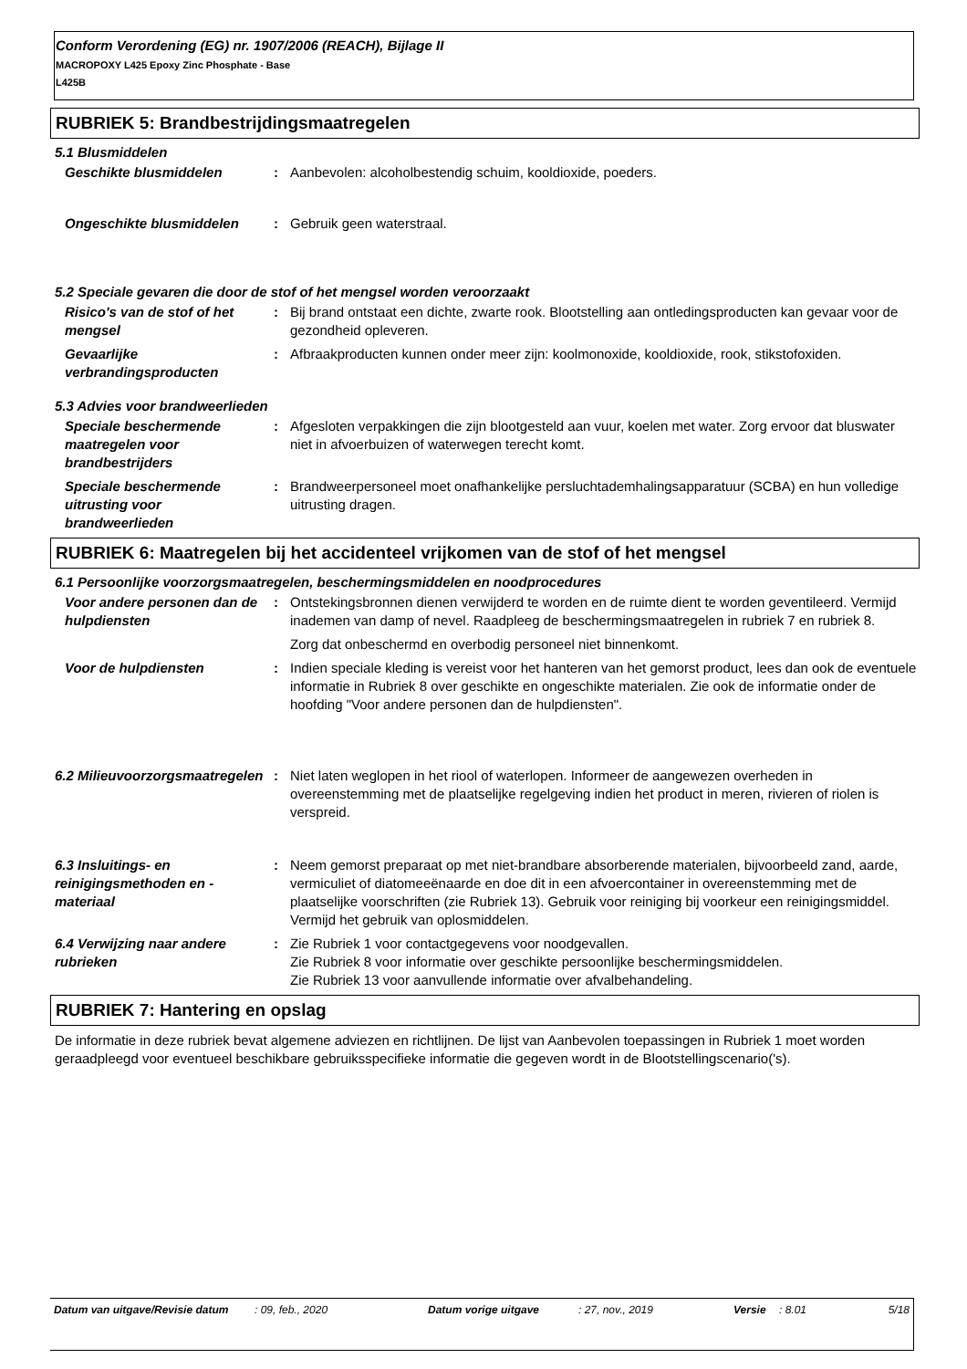Conform Verordening (EG) nr. 1907/2006 (REACH), Bijlage II
MACROPOXY L425 Epoxy Zinc Phosphate - Base
L425B
RUBRIEK 5: Brandbestrijdingsmaatregelen
5.1 Blusmiddelen
Geschikte blusmiddelen : Aanbevolen: alcoholbestendig schuim, kooldioxide, poeders.
Ongeschikte blusmiddelen : Gebruik geen waterstraal.
5.2 Speciale gevaren die door de stof of het mengsel worden veroorzaakt
Risico's van de stof of het mengsel
: Bij brand ontstaat een dichte, zwarte rook. Blootstelling aan ontledingsproducten kan gevaar voor de gezondheid opleveren.
Gevaarlijke verbrandingsproducten
: Afbraakproducten kunnen onder meer zijn: koolmonoxide, kooldioxide, rook, stikstofoxiden.
5.3 Advies voor brandweerlieden
Speciale beschermende maatregelen voor brandbestrijders
: Afgesloten verpakkingen die zijn blootgesteld aan vuur, koelen met water. Zorg ervoor dat bluswater niet in afvoerbuizen of waterwegen terecht komt.
Speciale beschermende uitrusting voor brandweerlieden
: Brandweerpersoneel moet onafhankelijke persluchtademhalingsapparatuur (SCBA) en hun volledige uitrusting dragen.
RUBRIEK 6: Maatregelen bij het accidenteel vrijkomen van de stof of het mengsel
6.1 Persoonlijke voorzorgsmaatregelen, beschermingsmiddelen en noodprocedures
Voor andere personen dan de hulpdiensten
: Ontstekingsbronnen dienen verwijderd te worden en de ruimte dient te worden geventileerd. Vermijd inademen van damp of nevel. Raadpleeg de beschermingsmaatregelen in rubriek 7 en rubriek 8.
Zorg dat onbeschermd en overbodig personeel niet binnenkomt.
Voor de hulpdiensten : Indien speciale kleding is vereist voor het hanteren van het gemorst product, lees dan ook de eventuele informatie in Rubriek 8 over geschikte en ongeschikte materialen. Zie ook de informatie onder de hoofding "Voor andere personen dan de hulpdiensten".
6.2 Milieuvoorzorgsmaatregelen
: Niet laten weglopen in het riool of waterlopen. Informeer de aangewezen overheden in overeenstemming met de plaatselijke regelgeving indien het product in meren, rivieren of riolen is verspreid.
6.3 Insluitings- en reinigingsmethoden en -materiaal
: Neem gemorst preparaat op met niet-brandbare absorberende materialen, bijvoorbeeld zand, aarde, vermiculiet of diatomeeënaarde en doe dit in een afvoercontainer in overeenstemming met de plaatselijke voorschriften (zie Rubriek 13). Gebruik voor reiniging bij voorkeur een reinigingsmiddel. Vermijd het gebruik van oplosmiddelen.
6.4 Verwijzing naar andere rubrieken
: Zie Rubriek 1 voor contactgegevens voor noodgevallen.
Zie Rubriek 8 voor informatie over geschikte persoonlijke beschermingsmiddelen.
Zie Rubriek 13 voor aanvullende informatie over afvalbehandeling.
RUBRIEK 7: Hantering en opslag
De informatie in deze rubriek bevat algemene adviezen en richtlijnen. De lijst van Aanbevolen toepassingen in Rubriek 1 moet worden geraadpleegd voor eventueel beschikbare gebruiksspecifieke informatie die gegeven wordt in de Blootstellingscenario('s).
Datum van uitgave/Revisie datum
: 09, feb., 2020 Datum vorige uitgave : 27, nov., 2019 Versie : 8.01 5/18